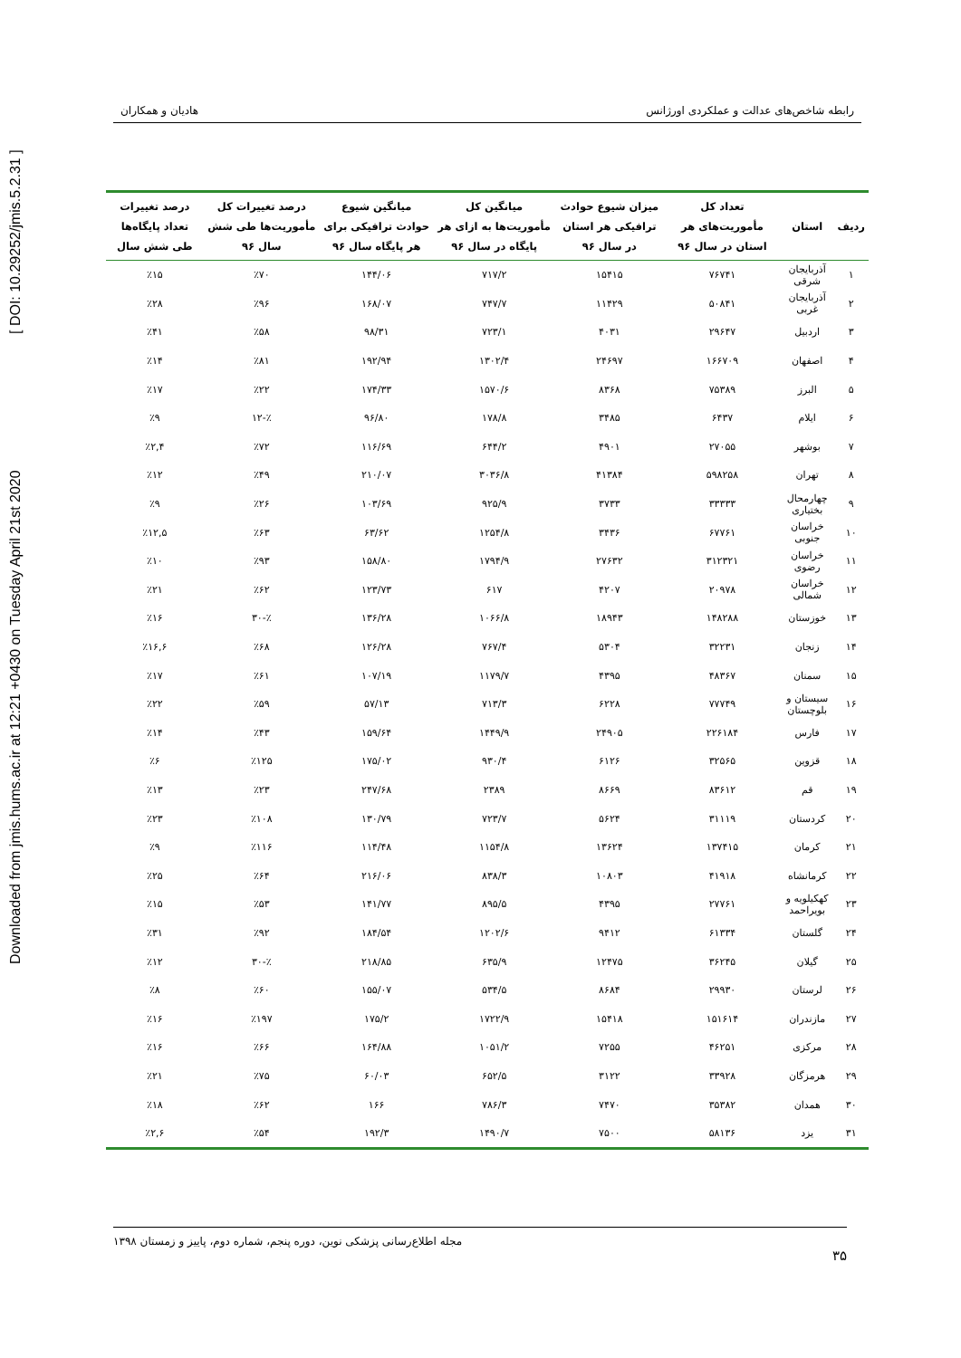Downloaded from jmis.hums.ac.ir at 12:21 +0430 on Tuesday April 21st 2020 [ DOI: 10.29252/jmis.5.2.31 ]
رابطه شاخص‌های عدالت و عملکردی اورژانس هادیان و همکاران
| ردیف | استان | تعداد کل مأموریت‌های هر استان در سال ۹۶ | میزان شیوع حوادث ترافیکی هر استان در سال ۹۶ | میانگین کل مأموریت‌ها به ازای هر پایگاه در سال ۹۶ | میانگین شیوع حوادث ترافیکی برای هر پایگاه سال ۹۶ | درصد تغییرات کل مأموریت‌ها طی شش سال ۹۶ | درصد تغییرات تعداد پایگاه‌ها طی شش سال |
| --- | --- | --- | --- | --- | --- | --- | --- |
| ۱ | آذربایجان شرقی | ۷۶۷۴۱ | ۱۵۴۱۵ | ۷۱۷/۲ | ۱۴۴/۰۶ | ٪۷۰ | ٪۱۵ |
| ۲ | آذربایجان غربی | ۵۰۸۴۱ | ۱۱۴۲۹ | ۷۴۷/۷ | ۱۶۸/۰۷ | ٪۹۶ | ٪۲۸ |
| ۳ | اردبیل | ۲۹۶۴۷ | ۴۰۳۱ | ۷۲۳/۱ | ۹۸/۳۱ | ٪۵۸ | ٪۴۱ |
| ۴ | اصفهان | ۱۶۶۷۰۹ | ۲۴۶۹۷ | ۱۳۰۲/۴ | ۱۹۲/۹۴ | ٪۸۱ | ٪۱۴ |
| ۵ | البرز | ۷۵۳۸۹ | ۸۳۶۸ | ۱۵۷۰/۶ | ۱۷۴/۳۳ | ٪۲۲ | ٪۱۷ |
| ۶ | ایلام | ۶۴۳۷ | ۳۴۸۵ | ۱۷۸/۸ | ۹۶/۸۰ | ٪-۱۲ | ٪۹ |
| ۷ | بوشهر | ۲۷۰۵۵ | ۴۹۰۱ | ۶۴۴/۲ | ۱۱۶/۶۹ | ٪۷۲ | ٪۲,۴ |
| ۸ | تهران | ۵۹۸۲۵۸ | ۴۱۳۸۴ | ۳۰۳۶/۸ | ۲۱۰/۰۷ | ٪۴۹ | ٪۱۲ |
| ۹ | چهارمحال بختیاری | ۳۳۳۳۳ | ۳۷۳۳ | ۹۲۵/۹ | ۱۰۳/۶۹ | ٪۲۶ | ٪۹ |
| ۱۰ | خراسان جنوبی | ۶۷۷۶۱ | ۳۴۳۶ | ۱۲۵۴/۸ | ۶۳/۶۲ | ٪۶۳ | ٪۱۲,۵ |
| ۱۱ | خراسان رضوی | ۳۱۲۳۲۱ | ۲۷۶۳۲ | ۱۷۹۴/۹ | ۱۵۸/۸۰ | ٪۹۳ | ٪۱۰ |
| ۱۲ | خراسان شمالی | ۲۰۹۷۸ | ۴۲۰۷ | ۶۱۷ | ۱۲۳/۷۳ | ٪۶۲ | ٪۲۱ |
| ۱۳ | خوزستان | ۱۴۸۲۸۸ | ۱۸۹۴۳ | ۱۰۶۶/۸ | ۱۳۶/۲۸ | ٪-۳۰ | ٪۱۶ |
| ۱۴ | زنجان | ۳۲۲۳۱ | ۵۳۰۴ | ۷۶۷/۴ | ۱۲۶/۲۸ | ٪۶۸ | ٪۱۶,۶ |
| ۱۵ | سمنان | ۴۸۳۶۷ | ۴۳۹۵ | ۱۱۷۹/۷ | ۱۰۷/۱۹ | ٪۶۱ | ٪۱۷ |
| ۱۶ | سیستان و بلوچستان | ۷۷۷۴۹ | ۶۲۲۸ | ۷۱۳/۳ | ۵۷/۱۳ | ٪۵۹ | ٪۲۲ |
| ۱۷ | فارس | ۲۲۶۱۸۴ | ۲۴۹۰۵ | ۱۴۴۹/۹ | ۱۵۹/۶۴ | ٪۴۳ | ٪۱۴ |
| ۱۸ | قزوین | ۳۲۵۶۵ | ۶۱۲۶ | ۹۳۰/۴ | ۱۷۵/۰۲ | ٪۱۲۵ | ٪۶ |
| ۱۹ | قم | ۸۳۶۱۲ | ۸۶۶۹ | ۲۳۸۹ | ۲۴۷/۶۸ | ٪۲۳ | ٪۱۳ |
| ۲۰ | کردستان | ۳۱۱۱۹ | ۵۶۲۴ | ۷۲۳/۷ | ۱۳۰/۷۹ | ٪۱۰۸ | ٪۲۳ |
| ۲۱ | کرمان | ۱۳۷۴۱۵ | ۱۳۶۲۴ | ۱۱۵۴/۸ | ۱۱۴/۴۸ | ٪۱۱۶ | ٪۹ |
| ۲۲ | کرمانشاه | ۴۱۹۱۸ | ۱۰۸۰۳ | ۸۳۸/۳ | ۲۱۶/۰۶ | ٪۶۴ | ٪۲۵ |
| ۲۳ | کهکیلویه و بویراحمد | ۲۷۷۶۱ | ۴۳۹۵ | ۸۹۵/۵ | ۱۴۱/۷۷ | ٪۵۳ | ٪۱۵ |
| ۲۴ | گلستان | ۶۱۳۳۴ | ۹۴۱۲ | ۱۲۰۲/۶ | ۱۸۴/۵۴ | ٪۹۲ | ٪۳۱ |
| ۲۵ | گیلان | ۳۶۲۴۵ | ۱۲۴۷۵ | ۶۳۵/۹ | ۲۱۸/۸۵ | ٪-۳۰ | ٪۱۲ |
| ۲۶ | لرستان | ۲۹۹۳۰ | ۸۶۸۴ | ۵۳۴/۵ | ۱۵۵/۰۷ | ٪۶۰ | ٪۸ |
| ۲۷ | مازندران | ۱۵۱۶۱۴ | ۱۵۴۱۸ | ۱۷۲۲/۹ | ۱۷۵/۲ | ٪۱۹۷ | ٪۱۶ |
| ۲۸ | مرکزی | ۴۶۲۵۱ | ۷۲۵۵ | ۱۰۵۱/۲ | ۱۶۴/۸۸ | ٪۶۶ | ٪۱۶ |
| ۲۹ | هرمزگان | ۳۳۹۲۸ | ۳۱۲۲ | ۶۵۲/۵ | ۶۰/۰۳ | ٪۷۵ | ٪۲۱ |
| ۳۰ | همدان | ۳۵۳۸۲ | ۷۴۷۰ | ۷۸۶/۳ | ۱۶۶ | ٪۶۲ | ٪۱۸ |
| ۳۱ | یزد | ۵۸۱۳۶ | ۷۵۰۰ | ۱۴۹۰/۷ | ۱۹۲/۳ | ٪۵۴ | ٪۲,۶ |
۳۵ مجله اطلاع‌رسانی پزشکی نوین، دوره پنجم، شماره دوم، پاییز و زمستان ۱۳۹۸